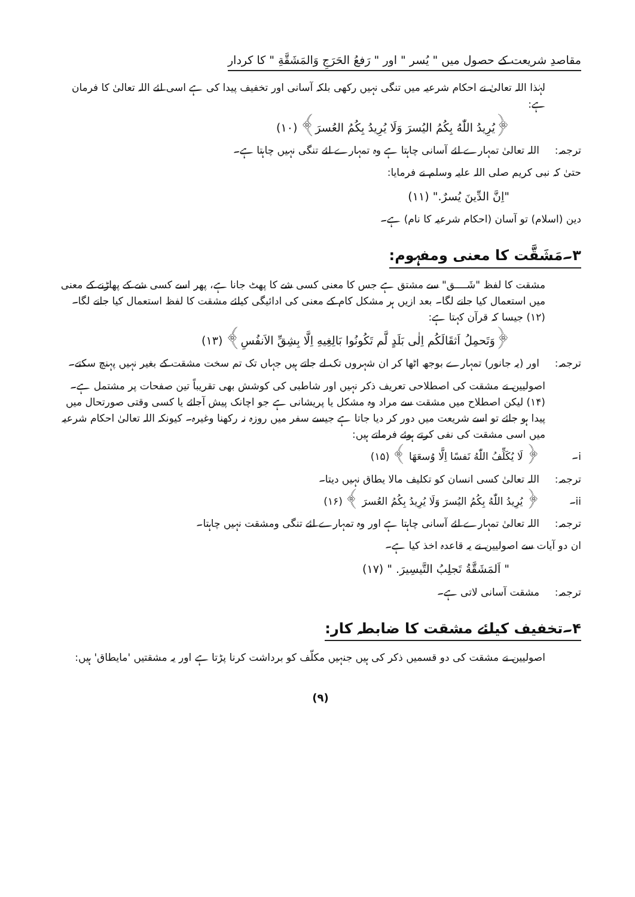مقاصدِ شریعت کے حصول میں " یُسر " اور " رَفعُ الحَرَجِ وَالمَشَقَّةِ " کا کردار
لہٰذا اللہ تعالیٰ نے احکام شرعیہ میں تنگی نہیں رکھی بلکہ آسانی اور تخفیف پیدا کی ہے اسی لئے اللہ تعالیٰ کا فرمان ہے:
﴿یُرِیدُ اللّٰهُ بِكُمُ الیُسرَ وَلَا یُرِیدُ بِكُمُ العُسرَ﴾ (۱۰)
ترجمہ: اللہ تعالیٰ تمہارے لئے آسانی چاہتا ہے وہ تمہارے لئے تنگی نہیں چاہتا ہے۔
حتیٰ کہ نبی کریم صلی اللہ علیہ وسلم نے فرمایا:
"اِنَّ الدِّینَ یُسرٌ." (۱۱)
دین (اسلام) تو آسان (احکام شرعیہ کا نام) ہے۔
۳۔مَشَقَّت کا معنی ومفہوم:
مشقت کا لفظ "شَــــق" سے مشتق ہے جس کا معنی کسی شے کا پھٹ جانا ہے، پھر اسے کسی شے کے پھاڑنے کے معنی میں استعمال کیا جانے لگا۔ بعد ازیں ہر مشکل کام کے معنی کی ادائیگی کیلئے مشقت کا لفظ استعمال کیا جانے لگا۔ (۱۲) جیسا کہ قرآن کہتا ہے:
﴿وَتَحمِلُ اَثقَالَكُم اِلٰی بَلَدٍ لَّم تَكُونُوا بَالِغِیهِ اِلَّا بِشِقِّ الاَنفُسِ﴾ (۱۳)
ترجمہ: اور (یہ جانور) تمہارے بوجھ اٹھا کر ان شہروں تک لے جاتے ہیں جہاں تک تم سخت مشقت کے بغیر نہیں پہنچ سکتے۔
اصولیین نے مشقت کی اصطلاحی تعریف ذکر نہیں اور شاطبی کی کوشش بھی تقریباً تین صفحات پر مشتمل ہے۔ (۱۴) لیکن اصطلاح میں مشقت سے مراد وہ مشکل یا پریشانی ہے جو اچانک پیش آجائے یا کسی وقتی صورتحال میں پیدا ہو جائے تو اسے شریعت میں دور کر دیا جاتا ہے جیسے سفر میں روزہ نہ رکھنا وغیرہ۔ کیونکہ اللہ تعالیٰ احکام شرعیہ میں اسی مشقت کی نفی کرتے ہوئے فرماتے ہیں:
i۔ ﴿ لَا یُكَلِّفُ اللّٰهُ نَفسًا اِلَّا وُسعَهَا ﴾ (۱۵)
ترجمہ: اللہ تعالیٰ کسی انسان کو تکلیف مالا یطاق نہیں دیتا۔
ii۔ ﴿ یُرِیدُ اللّٰهُ بِكُمُ الیُسرَ وَلَا یُرِیدُ بِكُمُ العُسرَ ﴾ (۱۶)
ترجمہ: اللہ تعالیٰ تمہارے لئے آسانی چاہتا ہے اور وہ تمہارے لئے تنگی ومشقت نہیں چاہتا۔
ان دو آیات سے اصولیین نے یہ قاعدہ اخذ کیا ہے۔
" اَلمَشَقَّةُ تَجلِبُ التَّیسِیرَ. " (۱۷)
ترجمہ: مشقت آسانی لاتی ہے۔
۴۔تخفیف کیلئے مشقت کا ضابطہ کار:
اصولیین نے مشقت کی دو قسمیں ذکر کی ہیں جنہیں مکلّف کو برداشت کرنا پڑتا ہے اور یہ مشقتیں 'مایطاق' ہیں:
(۹)